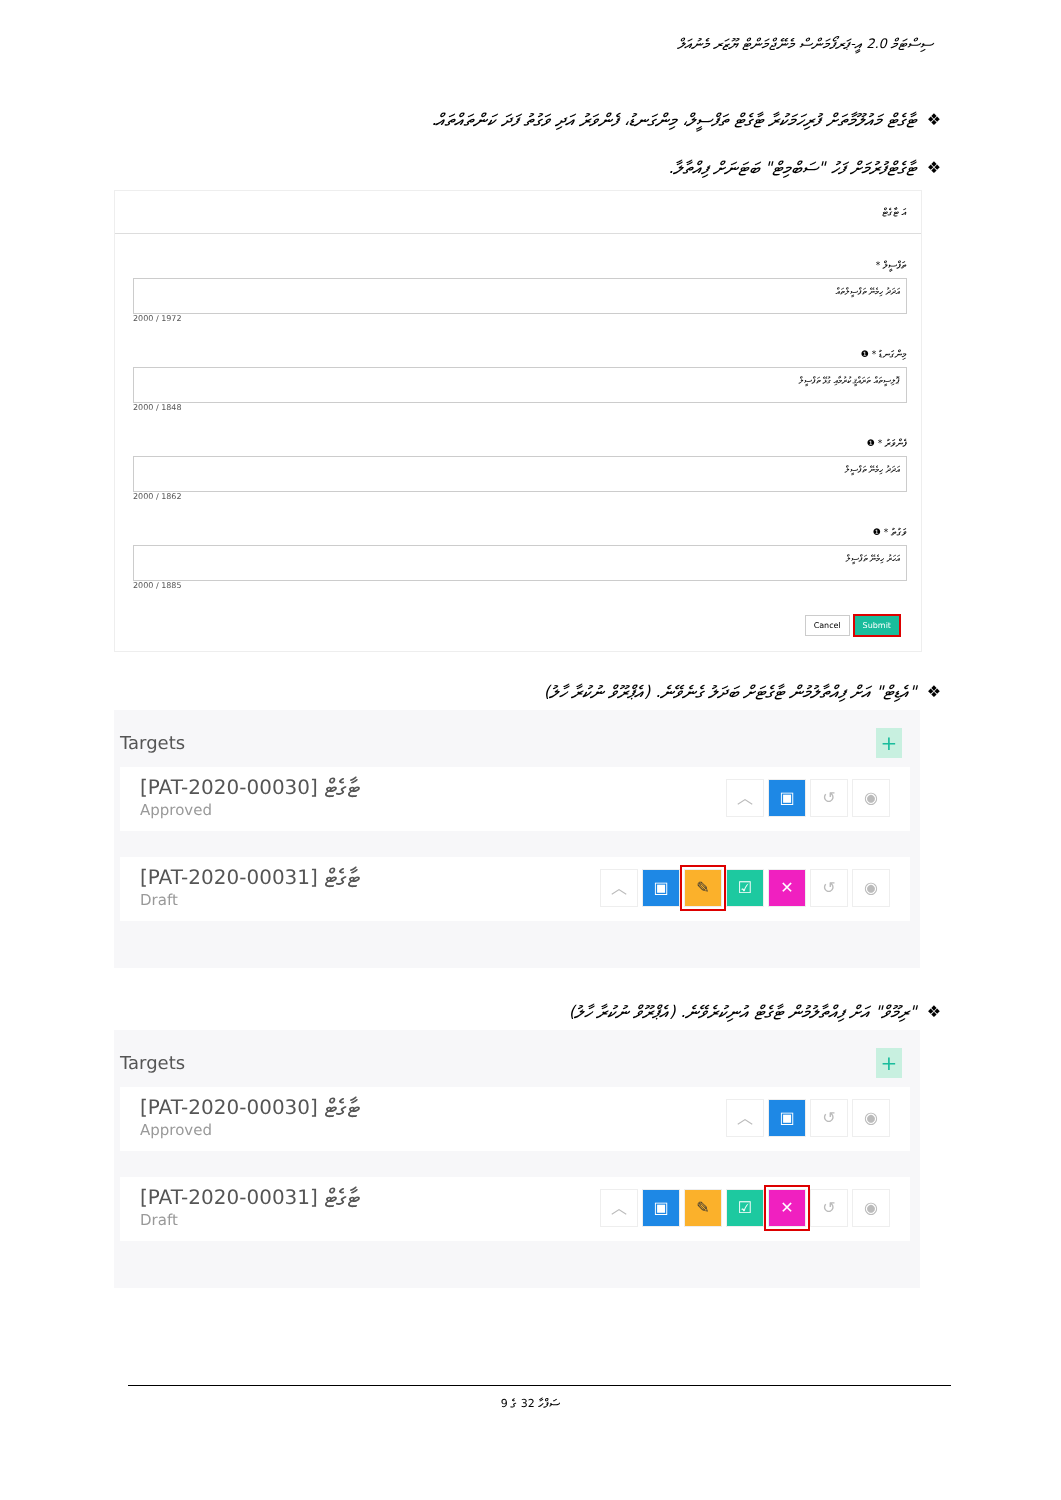ސިސްޓަމް 2.0 އީ-ޕަރފޯމަންސް މެނޭޖްމަންޓް ޔޫޒަރ މެނުއަލް
❖ޓާގެޓް މައުލޫމާތަށް ފުރިހަމަކުރާ ޓާގެޓް ތަފްސީލް، މިންގަނޑު، ފެންވަރު އަދި ވަގުތު ފަދަ ކަންތައްތައް.
❖ޓާގެޓްފުރުމަށް ފަހު "ސަބްމިޓް" ބަޓަނަށް ފިއްތާލާ.
އަ ޓާގެޓް
ތަފްސީލް *
އަދަދު ހިމެނޭ ތަފްސީލްތައް
2000 / 1972
މިންގަނޑު * ❶
ޕޮލިސީތައް ތަރައްޤީ ކުރުމާއި ގުޅޭ ތަފްސީލް
2000 / 1848
ފެންވަރު * ❶
އަދަދު ހިމެނޭ ތަފްސީލް
2000 / 1862
ވަގުތު * ❶
އަހަރު ހިމެނޭ ތަފްސީލް
2000 / 1885
Cancel Submit
❖"އެޑިޓް" އަށް ފިއްތާލުމުން ޓާގެޓަށް ބަދަލު ގެނެވޭނެ. (އެޕްރޫވް ނުކުރާ ހާލު)
Targets
+
[PAT-2020-00030] ޓާގެޓް
Approved
︿ ▣ ↺ ◉
[PAT-2020-00031] ޓާގެޓް
Draft
︿ ▣ ✎ ☑ ✕ ↺ ◉
❖"ރިމޫވް" އަށް ފިއްތާލުމުން ޓާގެޓް އުނިކުރެވޭނެ. (އެޕްރޫވް ނުކުރާ ހާލު)
Targets
+
[PAT-2020-00030] ޓާގެޓް
Approved
︿ ▣ ↺ ◉
[PAT-2020-00031] ޓާގެޓް
Draft
︿ ▣ ✎ ☑ ✕ ↺ ◉
ސަފްހާ 32 ގެ 9